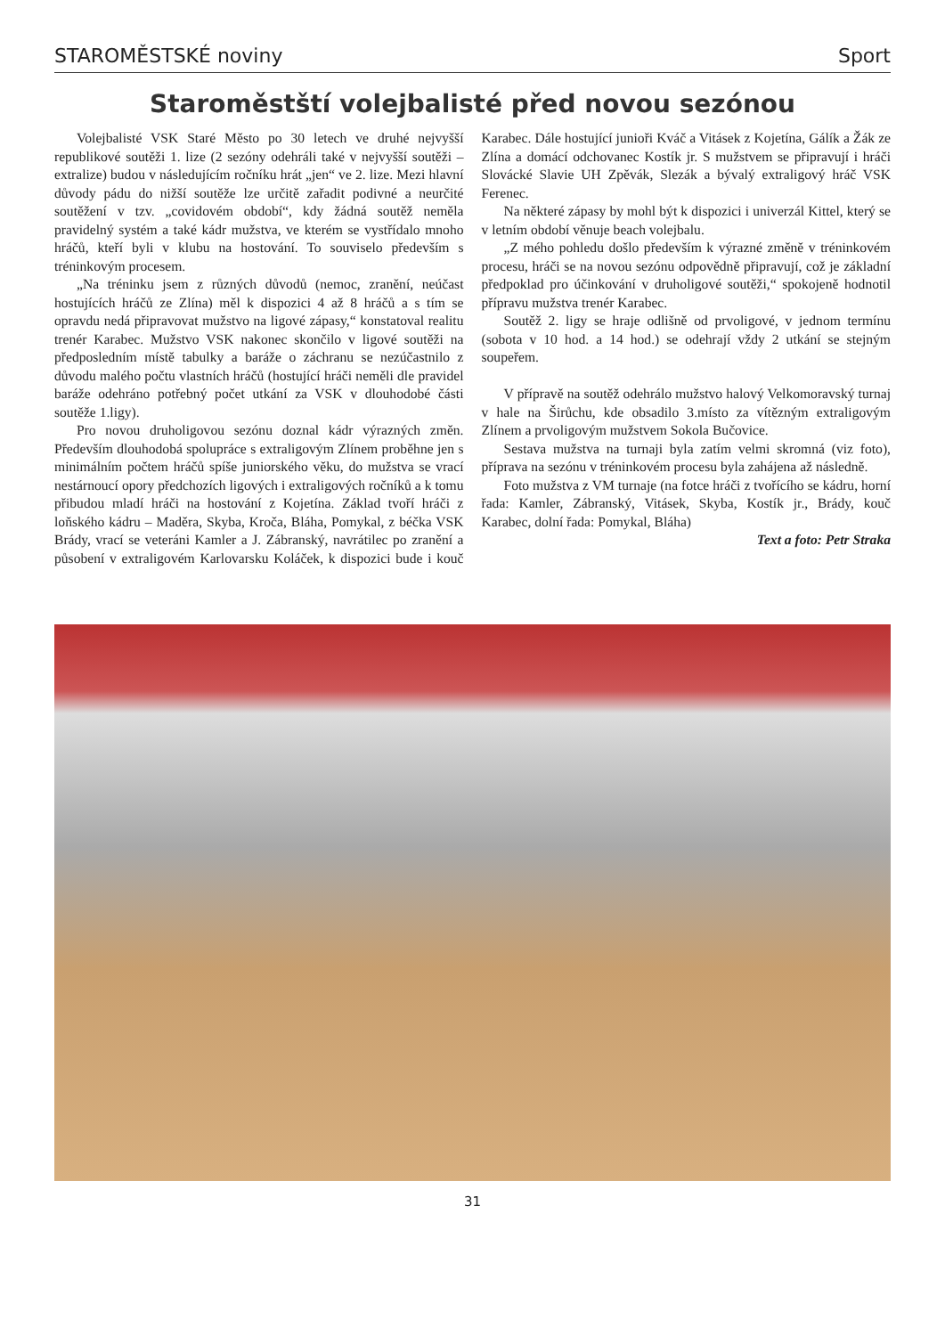STAROMĚSTSKÉ noviny Sport
Staroměstští volejbalisté před novou sezónou
Volejbalisté VSK Staré Město po 30 letech ve druhé nejvyšší republikové soutěži 1. lize (2 sezóny odehráli také v nejvyšší soutěži – extralize) budou v následujícím ročníku hrát „jen“ ve 2. lize. Mezi hlavní důvody pádu do nižší soutěže lze určitě zařadit podivné a neurčité soutěžení v tzv. „covidovém období“, kdy žádná soutěž neměla pravidelný systém a také kádr mužstva, ve kterém se vystřídalo mnoho hráčů, kteří byli v klubu na hostování. To souviselo především s tréninkovým procesem.
„Na tréninku jsem z různých důvodů (nemoc, zranění, neúčast hostujících hráčů ze Zlína) měl k dispozici 4 až 8 hráčů a s tím se opravdu nedá připravovat mužstvo na ligové zápasy,“ konstatoval realitu trenér Karabec. Mužstvo VSK nakonec skončilo v ligové soutěži na předposledním místě tabulky a baráže o záchranu se nezúčastnilo z důvodu malého počtu vlastních hráčů (hostující hráči neměli dle pravidel baráže odehráno potřebný počet utkání za VSK v dlouhodobé části soutěže 1.ligy).
Pro novou druholigovou sezónu doznal kádr výrazných změn. Především dlouhodobá spolupráce s extraligovým Zlínem proběhne jen s minimálním počtem hráčů spíše juniorského věku, do mužstva se vrací nestárnoucí opory předchozích ligových i extraligových ročníků a k tomu přibudou mladí hráči na hostování z Kojetína. Základ tvoří hráči z loňského kádru – Maděra, Skyba, Kroča, Bláha, Pomykal, z béčka VSK Brády, vrací se veteráni Kamler a J. Zábranský, navrátilec po zranění a působení v extraligovém Karlovarsku Koláček, k dispozici bude i kouč Karabec. Dále hostující junioři Kváč a Vitásek z Kojetína, Gálík a Žák ze Zlína a domácí odchovanec Kostík jr. S mužstvem se připravují i hráči Slovácké Slavie UH Zpěvák, Slezák a bývalý extraligový hráč VSK Ferenec.
Na některé zápasy by mohl být k dispozici i univerzál Kittel, který se v letním období věnuje beach volejbalu.
„Z mého pohledu došlo především k výrazné změně v tréninkovém procesu, hráči se na novou sezónu odpovědně připravují, což je základní předpoklad pro účinkování v druholigové soutěži,“ spokojeně hodnotil přípravu mužstva trenér Karabec.
Soutěž 2. ligy se hraje odlišně od prvoligové, v jednom termínu (sobota v 10 hod. a 14 hod.) se odehrají vždy 2 utkání se stejným soupeřem.
V přípravě na soutěž odehrálo mužstvo halový Velkomoravský turnaj v hale na Širůchu, kde obsadilo 3.místo za vítězným extraligovým Zlínem a prvoligovým mužstvem Sokola Bučovice.
Sestava mužstva na turnaji byla zatím velmi skromná (viz foto), příprava na sezónu v tréninkovém procesu byla zahájena až následně.
Foto mužstva z VM turnaje (na fotce hráči z tvořícího se kádru, horní řada: Kamler, Zábranský, Vitásek, Skyba, Kostík jr., Brády, kouč Karabec, dolní řada: Pomykal, Bláha)
Text a foto: Petr Straka
31